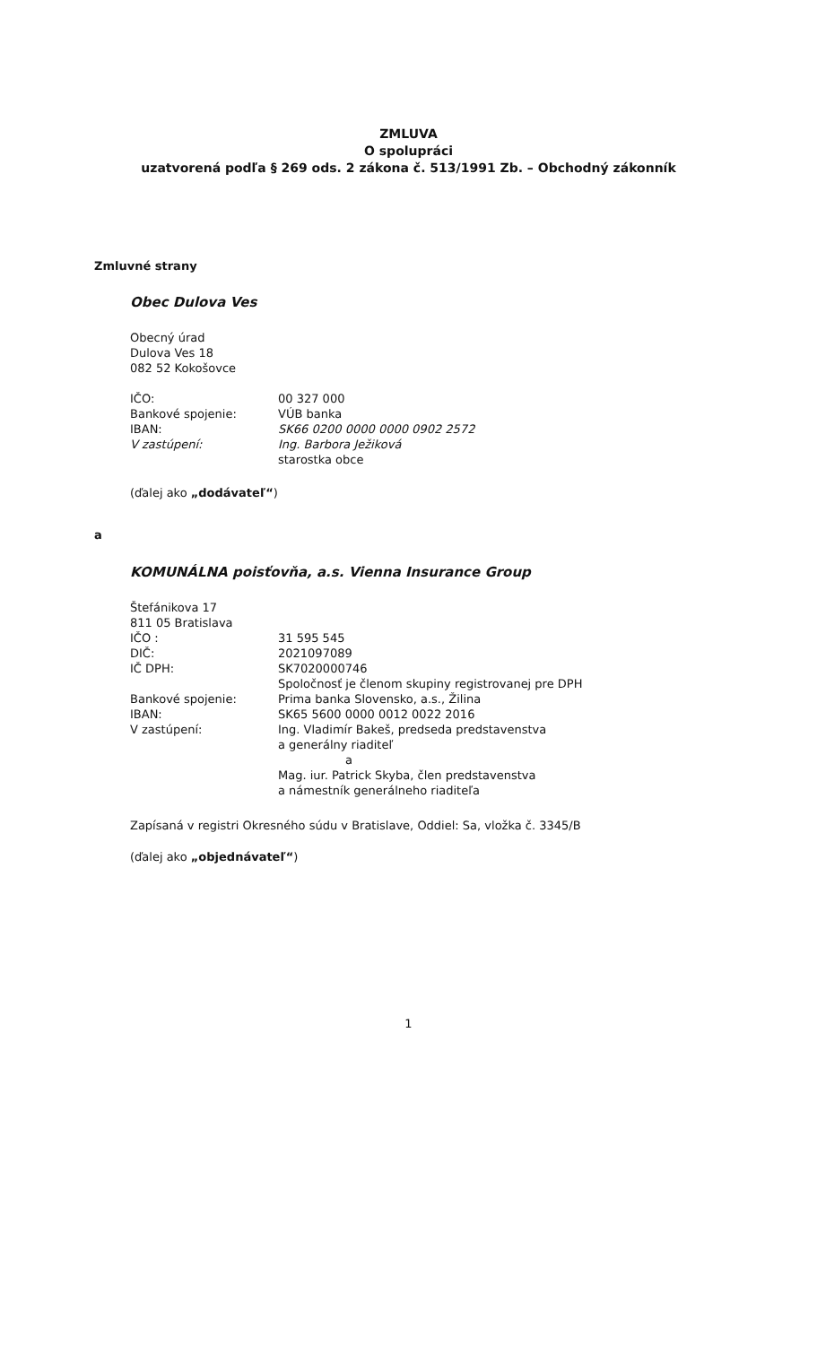ZMLUVA
O spolupráci
uzatvorená podľa § 269 ods. 2 zákona č. 513/1991 Zb. – Obchodný zákonník
Zmluvné strany
Obec Dulova Ves
Obecný úrad
Dulova Ves 18
082 52 Kokošovce
| IČO: | 00 327 000 |
| Bankové spojenie: | VÚB banka |
| IBAN: | SK66 0200 0000 0000 0902 2572 |
| V zastúpení: | Ing. Barbora Ježiková starostka obce |
(ďalej ako „dodávateľ“)
a
KOMUNÁLNA poisťovňa, a.s. Vienna Insurance Group
Štefánikova 17
811 05 Bratislava
| IČO : | 31 595 545 |
| DIČ: | 2021097089 |
| IČ DPH: | SK7020000746 Spoločnosť je členom skupiny registrovanej pre DPH |
| Bankové spojenie: | Prima banka Slovensko, a.s., Žilina |
| IBAN: | SK65 5600 0000 0012 0022 2016 |
| V zastúpení: | Ing. Vladimír Bakeš, predseda predstavenstva a generálny riaditeľ a Mag. iur. Patrick Skyba, člen predstavenstva a námestník generálneho riaditeľa |
Zapísaná v registri Okresného súdu v Bratislave, Oddiel: Sa, vložka č. 3345/B
(ďalej ako „objednávateľ“)
1